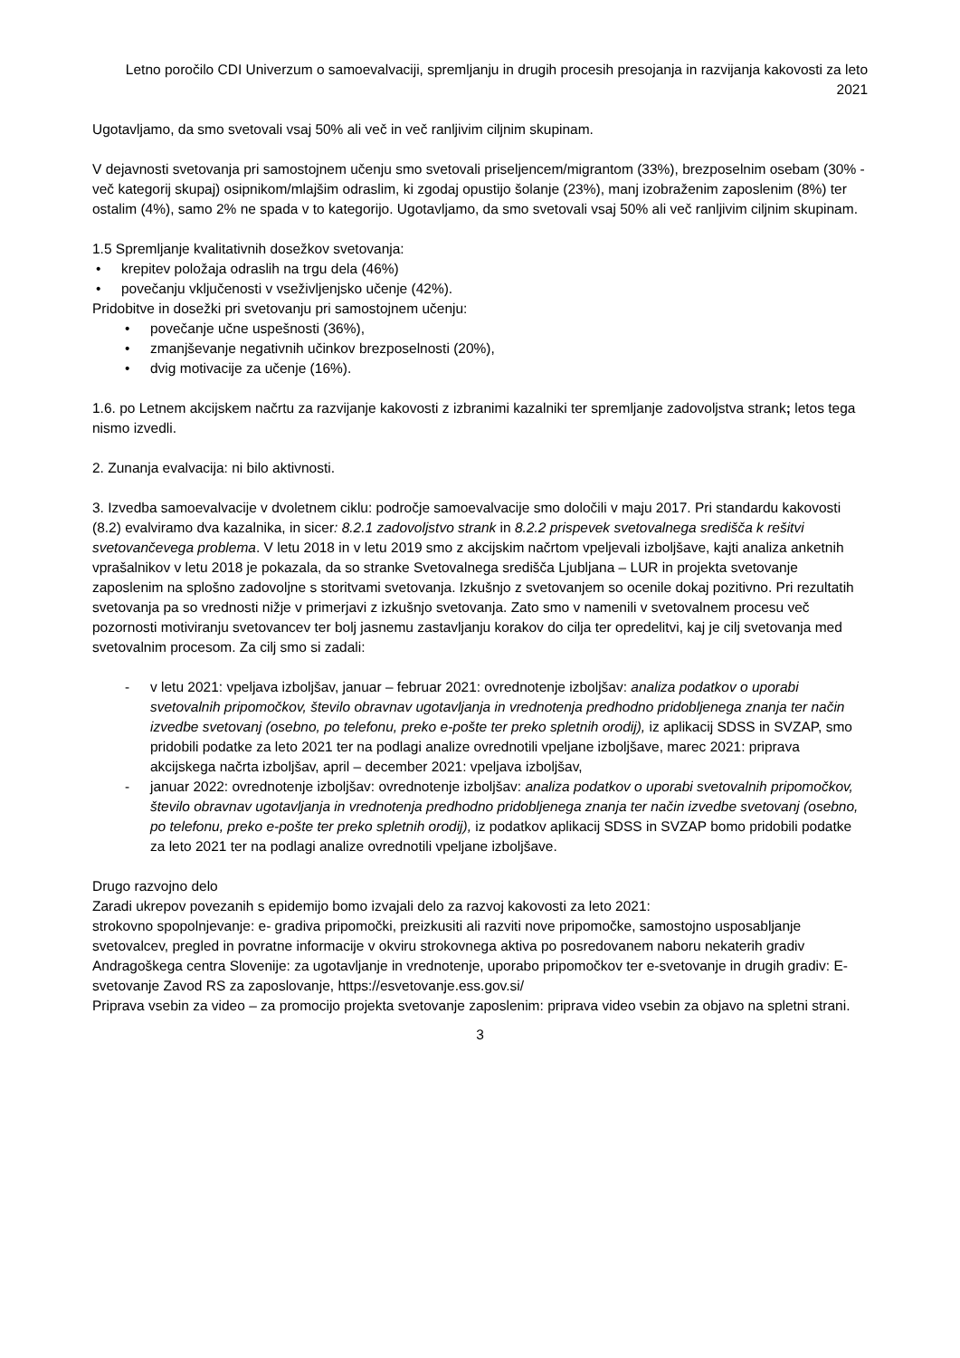Letno poročilo CDI Univerzum o samoevalvaciji, spremljanju in drugih procesih presojanja in razvijanja kakovosti za leto 2021
Ugotavljamo, da smo svetovali vsaj 50% ali več in več ranljivim ciljnim skupinam.
V dejavnosti svetovanja pri samostojnem učenju smo svetovali priseljencem/migrantom (33%), brezposelnim osebam (30% - več kategorij skupaj) osipnikom/mlajšim odraslim, ki zgodaj opustijo šolanje (23%), manj izobraženim zaposlenim (8%) ter ostalim (4%), samo 2% ne spada v to kategorijo. Ugotavljamo, da smo svetovali vsaj 50% ali več ranljivim ciljnim skupinam.
1.5 Spremljanje kvalitativnih dosežkov svetovanja:
• krepitev položaja odraslih na trgu dela (46%)
• povečanju vključenosti v vseživljenjsko učenje (42%).
Pridobitve in dosežki pri svetovanju pri samostojnem učenju:
• povečanje učne uspešnosti (36%),
• zmanjševanje negativnih učinkov brezposelnosti (20%),
• dvig motivacije za učenje (16%).
1.6. po Letnem akcijskem načrtu za razvijanje kakovosti z izbranimi kazalniki ter spremljanje zadovoljstva strank; letos tega nismo izvedli.
2. Zunanja evalvacija: ni bilo aktivnosti.
3. Izvedba samoevalvacije v dvoletnem ciklu: področje samoevalvacije smo določili v maju 2017. Pri standardu kakovosti (8.2) evalviramo dva kazalnika, in sicer: 8.2.1 zadovoljstvo strank in 8.2.2 prispevek svetovalnega središča k rešitvi svetovančevega problema. V letu 2018 in v letu 2019 smo z akcijskim načrtom vpeljevali izboljšave, kajti analiza anketnih vprašalnikov v letu 2018 je pokazala, da so stranke Svetovalnega središča Ljubljana – LUR in projekta svetovanje zaposlenim na splošno zadovoljne s storitvami svetovanja. Izkušnjo z svetovanjem so ocenile dokaj pozitivno. Pri rezultatih svetovanja pa so vrednosti nižje v primerjavi z izkušnjo svetovanja. Zato smo v namenili v svetovalnem procesu več pozornosti motiviranju svetovancev ter bolj jasnemu zastavljanju korakov do cilja ter opredelitvi, kaj je cilj svetovanja med svetovalnim procesom. Za cilj smo si zadali:
- v letu 2021: vpeljava izboljšav, januar – februar 2021: ovrednotenje izboljšav: analiza podatkov o uporabi svetovalnih pripomočkov, število obravnav ugotavljanja in vrednotenja predhodno pridobljenega znanja ter način izvedbe svetovanj (osebno, po telefonu, preko e-pošte ter preko spletnih orodij), iz aplikacij SDSS in SVZAP, smo pridobili podatke za leto 2021 ter na podlagi analize ovrednotili vpeljane izboljšave, marec 2021: priprava akcijskega načrta izboljšav, april – december 2021: vpeljava izboljšav,
- januar 2022: ovrednotenje izboljšav: ovrednotenje izboljšav: analiza podatkov o uporabi svetovalnih pripomočkov, število obravnav ugotavljanja in vrednotenja predhodno pridobljenega znanja ter način izvedbe svetovanj (osebno, po telefonu, preko e-pošte ter preko spletnih orodij), iz podatkov aplikacij SDSS in SVZAP bomo pridobili podatke za leto 2021 ter na podlagi analize ovrednotili vpeljane izboljšave.
Drugo razvojno delo
Zaradi ukrepov povezanih s epidemijo bomo izvajali delo za razvoj kakovosti za leto 2021:
strokovno spopolnjevanje: e- gradiva pripomočki, preizkusiti ali razviti nove pripomočke, samostojno usposabljanje svetovalcev, pregled in povratne informacije v okviru strokovnega aktiva po posredovanem naboru nekaterih gradiv Andragoškega centra Slovenije: za ugotavljanje in vrednotenje, uporabo pripomočkov ter e-svetovanje in drugih gradiv: E-svetovanje Zavod RS za zaposlovanje, https://esvetovanje.ess.gov.si/
Priprava vsebin za video – za promocijo projekta svetovanje zaposlenim: priprava video vsebin za objavo na spletni strani.
3